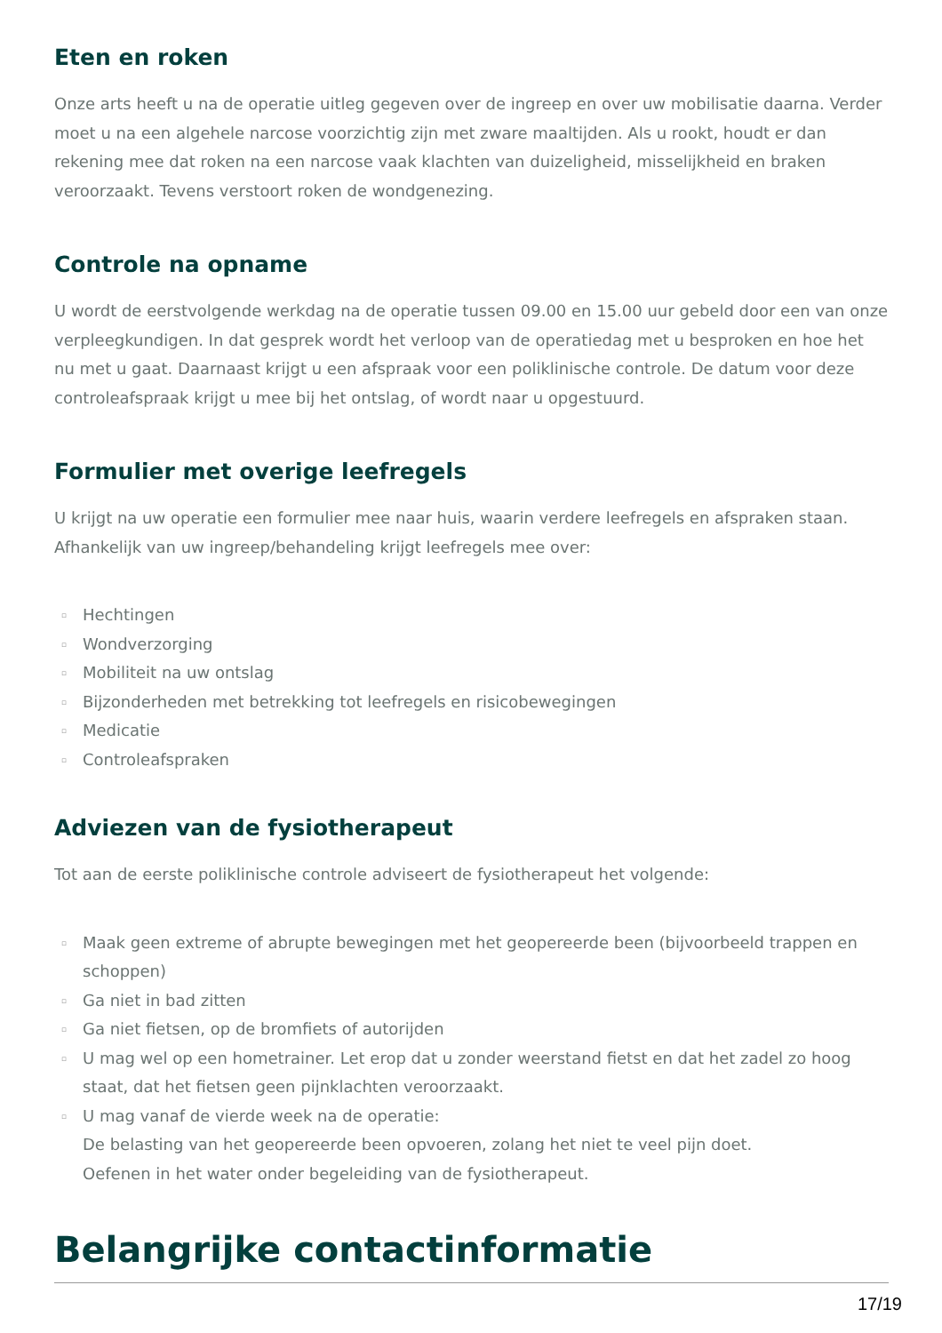Eten en roken
Onze arts heeft u na de operatie uitleg gegeven over de ingreep en over uw mobilisatie daarna. Verder moet u na een algehele narcose voorzichtig zijn met zware maaltijden. Als u rookt, houdt er dan rekening mee dat roken na een narcose vaak klachten van duizeligheid, misselijkheid en braken veroorzaakt. Tevens verstoort roken de wondgenezing.
Controle na opname
U wordt de eerstvolgende werkdag na de operatie tussen 09.00 en 15.00 uur gebeld door een van onze verpleegkundigen. In dat gesprek wordt het verloop van de operatiedag met u besproken en hoe het nu met u gaat. Daarnaast krijgt u een afspraak voor een poliklinische controle. De datum voor deze controleafspraak krijgt u mee bij het ontslag, of wordt naar u opgestuurd.
Formulier met overige leefregels
U krijgt na uw operatie een formulier mee naar huis, waarin verdere leefregels en afspraken staan. Afhankelijk van uw ingreep/behandeling krijgt leefregels mee over:
▫ Hechtingen
▫ Wondverzorging
▫ Mobiliteit na uw ontslag
▫ Bijzonderheden met betrekking tot leefregels en risicobewegingen
▫ Medicatie
▫ Controleafspraken
Adviezen van de fysiotherapeut
Tot aan de eerste poliklinische controle adviseert de fysiotherapeut het volgende:
▫ Maak geen extreme of abrupte bewegingen met het geopereerde been (bijvoorbeeld trappen en schoppen)
▫ Ga niet in bad zitten
▫ Ga niet fietsen, op de bromfiets of autorijden
▫ U mag wel op een hometrainer. Let erop dat u zonder weerstand fietst en dat het zadel zo hoog staat, dat het fietsen geen pijnklachten veroorzaakt.
▫ U mag vanaf de vierde week na de operatie:
De belasting van het geopereerde been opvoeren, zolang het niet te veel pijn doet.
Oefenen in het water onder begeleiding van de fysiotherapeut.
Belangrijke contactinformatie
17/19